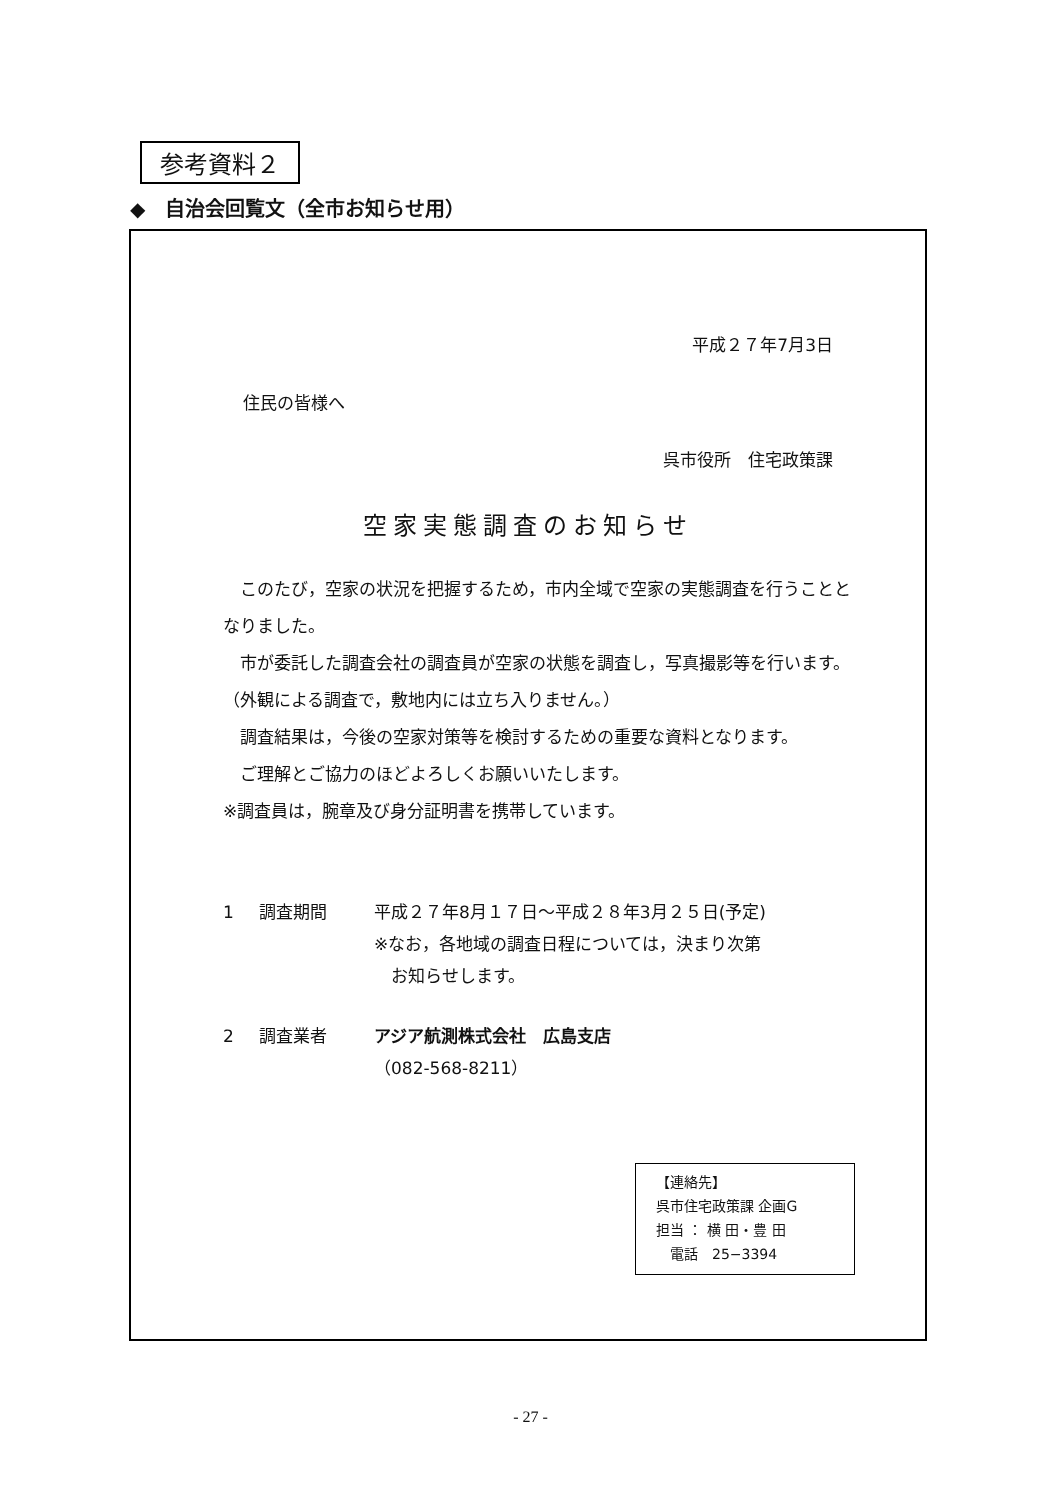参考資料２
◆　自治会回覧文（全市お知らせ用）
平成２７年7月3日
住民の皆様へ
呉市役所　住宅政策課
空家実態調査のお知らせ
　このたび，空家の状況を把握するため，市内全域で空家の実態調査を行うこととなりました。
　市が委託した調査会社の調査員が空家の状態を調査し，写真撮影等を行います。（外観による調査で，敷地内には立ち入りません。）
　調査結果は，今後の空家対策等を検討するための重要な資料となります。
　ご理解とご協力のほどよろしくお願いいたします。
※調査員は，腕章及び身分証明書を携帯しています。
1 調査期間 平成２７年8月１７日～平成２８年3月２５日(予定)
※なお，各地域の調査日程については，決まり次第
　お知らせします。
2 調査業者 アジア航測株式会社　広島支店
（082-568-8211）
【連絡先】
呉市住宅政策課 企画G
担当 ： 横 田・豊 田
　電話　25−3394
- 27 -